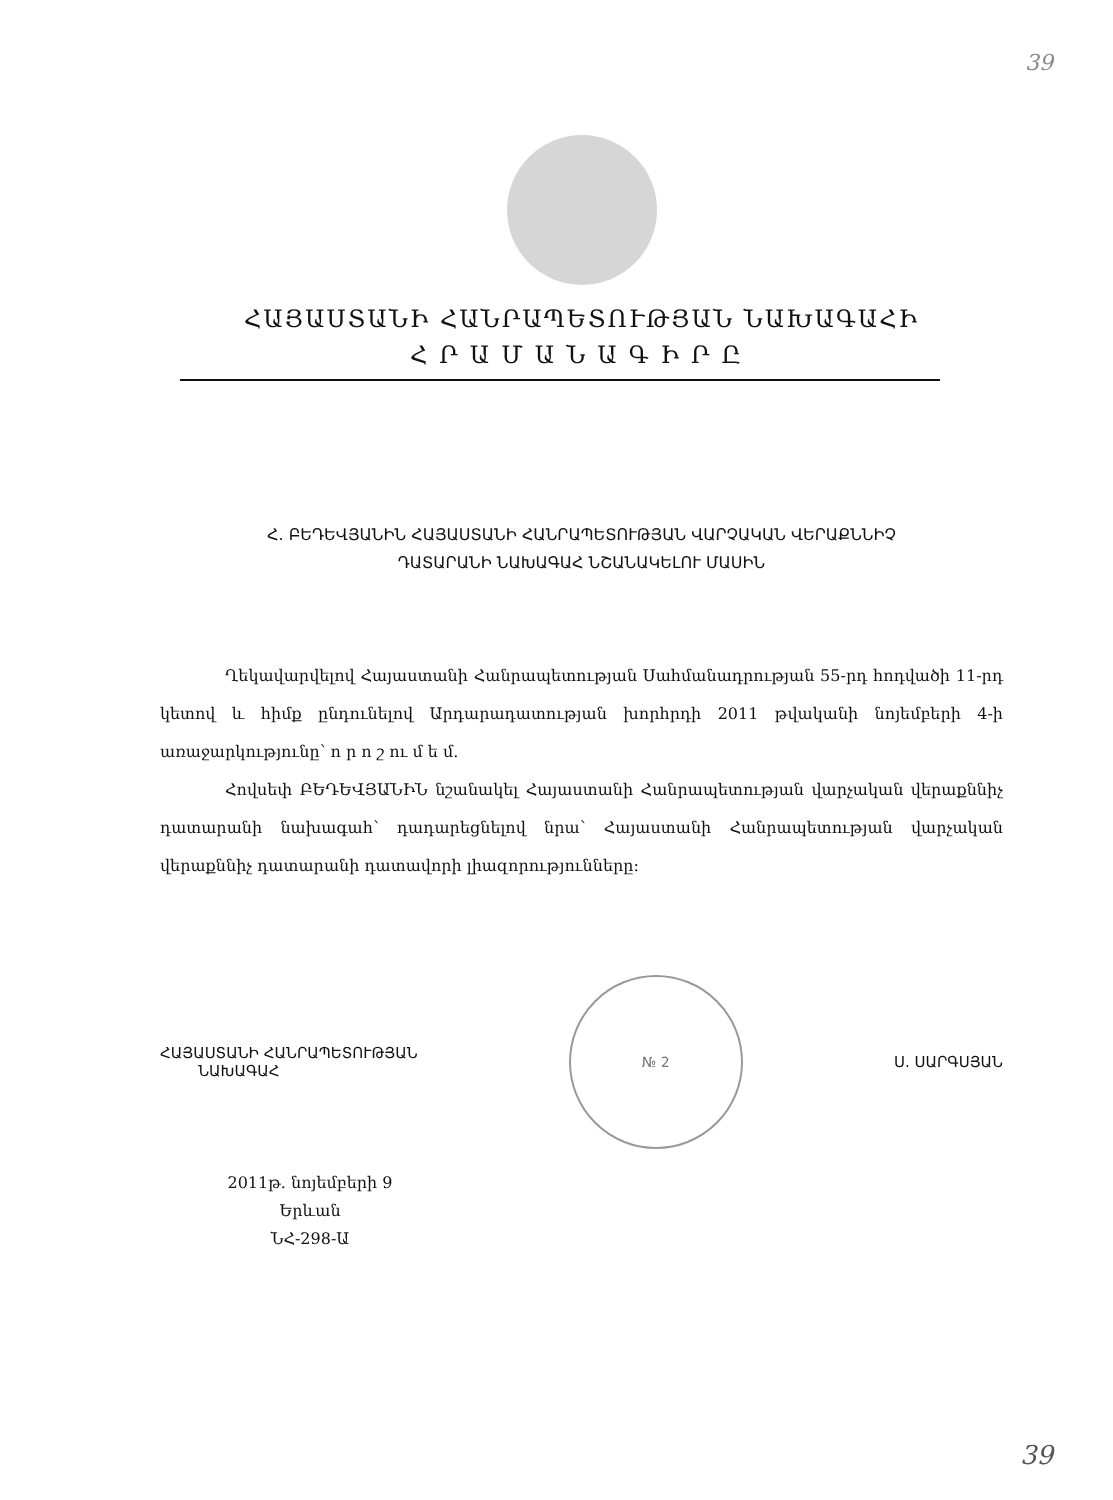39
ՀԱՅԱՍՏԱՆԻ ՀԱՆՐԱՊԵՏՈՒԹՅԱՆ ՆԱԽԱԳԱՀԻ
ՀՐԱՄԱՆԱԳԻՐԸ
Հ. ԲԵԴԵՎՅԱՆԻՆ ՀԱՅԱՍՏԱՆԻ ՀԱՆՐԱՊԵՏՈՒԹՅԱՆ ՎԱՐՉԱԿԱՆ ՎԵՐԱՔՆՆԻՉ
ԴԱՏԱՐԱՆԻ ՆԱԽԱԳԱՀ ՆՇԱՆԱԿԵԼՈՒ ՄԱՍԻՆ
Ղեկավարվելով Հայաստանի Հանրապետության Սահմանադրության 55-րդ հոդվածի 11-րդ կետով և հիմք ընդունելով Արդարադատության խորհրդի 2011 թվականի նոյեմբերի 4-ի առաջարկությունը՝ ո ր ո շ ու մ ե մ.
Հովսեփ ԲԵԴԵՎՅԱՆԻՆ նշանակել Հայաստանի Հանրապետության վարչական վերաքննիչ դատարանի նախագահ՝ դադարեցնելով նրա՝ Հայաստանի Հանրապետության վարչական վերաքննիչ դատարանի դատավորի լիազորությունները:
ՀԱՅԱՍՏԱՆԻ ՀԱՆՐԱՊԵՏՈՒԹՅԱՆ
ՆԱԽԱԳԱՀ
№ 2
Ս. ՍԱՐԳՍՅԱՆ
2011թ. նոյեմբերի 9
Երևան
ՆՀ-298-Ա
39